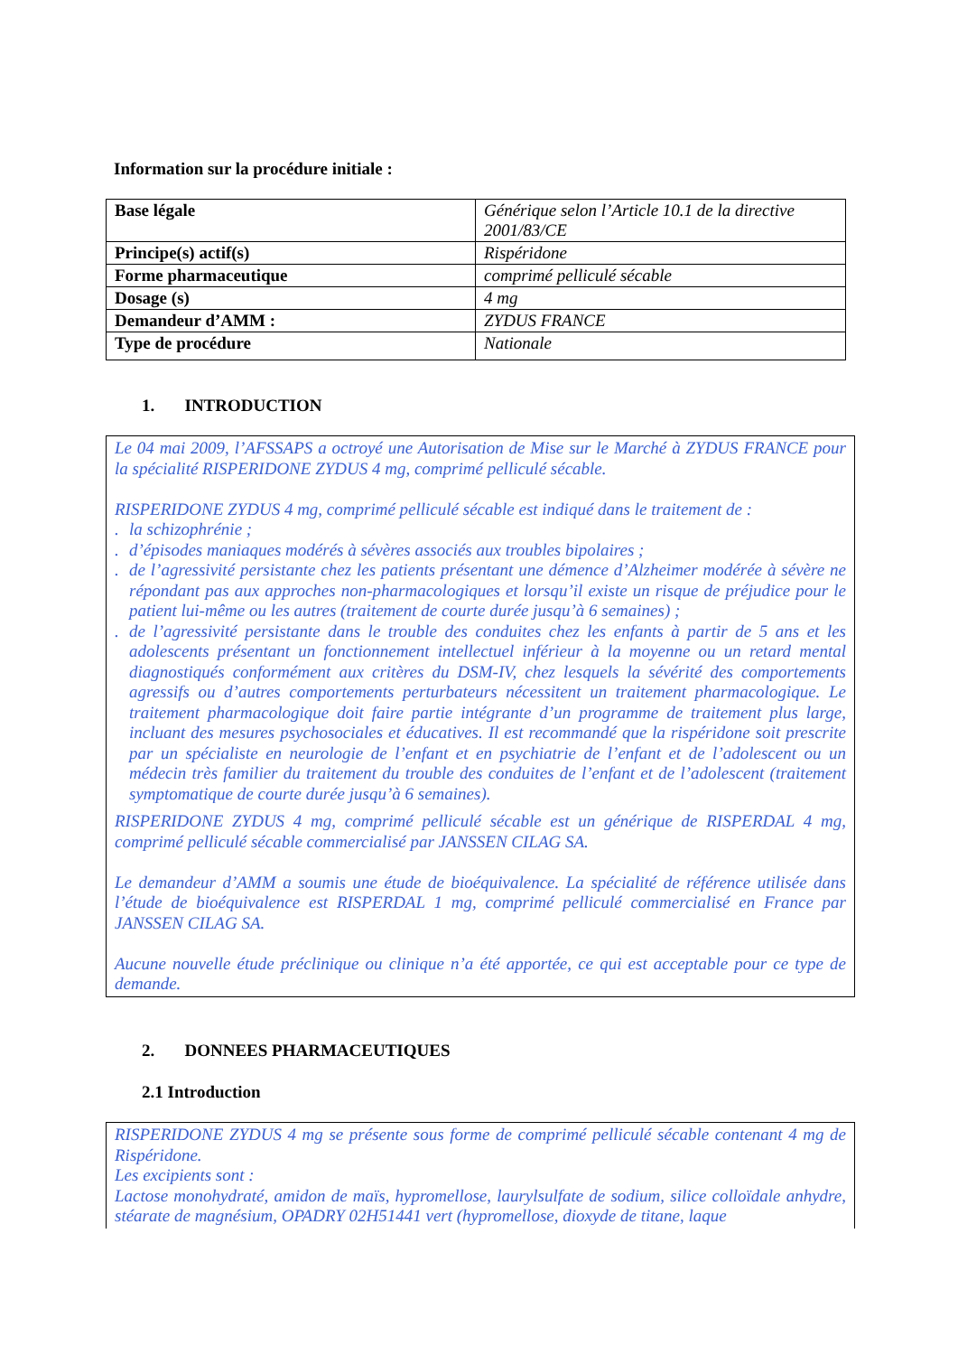Information sur la procédure initiale :
| Base légale | Générique selon l’Article 10.1 de la directive 2001/83/CE |
| Principe(s) actif(s) | Rispéridone |
| Forme pharmaceutique | comprimé pelliculé sécable |
| Dosage (s) | 4 mg |
| Demandeur d’AMM : | ZYDUS FRANCE |
| Type de procédure | Nationale |
1. INTRODUCTION
Le 04 mai 2009, l’AFSSAPS a octroyé une Autorisation de Mise sur le Marché à ZYDUS FRANCE pour la spécialité RISPERIDONE ZYDUS 4 mg, comprimé pelliculé sécable.
RISPERIDONE ZYDUS 4 mg, comprimé pelliculé sécable est indiqué dans le traitement de :
. la schizophrénie ;
. d’épisodes maniaques modérés à sévères associés aux troubles bipolaires ;
. de l’agressivité persistante chez les patients présentant une démence d’Alzheimer modérée à sévère ne répondant pas aux approches non-pharmacologiques et lorsqu’il existe un risque de préjudice pour le patient lui-même ou les autres (traitement de courte durée jusqu’à 6 semaines) ;
. de l’agressivité persistante dans le trouble des conduites chez les enfants à partir de 5 ans et les adolescents présentant un fonctionnement intellectuel inférieur à la moyenne ou un retard mental diagnostiqués conformément aux critères du DSM-IV, chez lesquels la sévérité des comportements agressifs ou d’autres comportements perturbateurs nécessitent un traitement pharmacologique. Le traitement pharmacologique doit faire partie intégrante d’un programme de traitement plus large, incluant des mesures psychosociales et éducatives. Il est recommandé que la rispéridone soit prescrite par un spécialiste en neurologie de l’enfant et en psychiatrie de l’enfant et de l’adolescent ou un médecin très familier du traitement du trouble des conduites de l’enfant et de l’adolescent (traitement symptomatique de courte durée jusqu’à 6 semaines).
RISPERIDONE ZYDUS 4 mg, comprimé pelliculé sécable est un générique de RISPERDAL 4 mg, comprimé pelliculé sécable commercialisé par JANSSEN CILAG SA.
Le demandeur d’AMM a soumis une étude de bioéquivalence. La spécialité de référence utilisée dans l’étude de bioéquivalence est RISPERDAL 1 mg, comprimé pelliculé commercialisé en France par JANSSEN CILAG SA.
Aucune nouvelle étude préclinique ou clinique n’a été apportée, ce qui est acceptable pour ce type de demande.
2. DONNEES PHARMACEUTIQUES
2.1 Introduction
RISPERIDONE ZYDUS 4 mg se présente sous forme de comprimé pelliculé sécable contenant 4 mg de Rispéridone.
Les excipients sont :
Lactose monohydraté, amidon de maïs, hypromellose, laurylsulfate de sodium, silice colloïdale anhydre, stéarate de magnésium, OPADRY 02H51441 vert (hypromellose, dioxyde de titane, laque